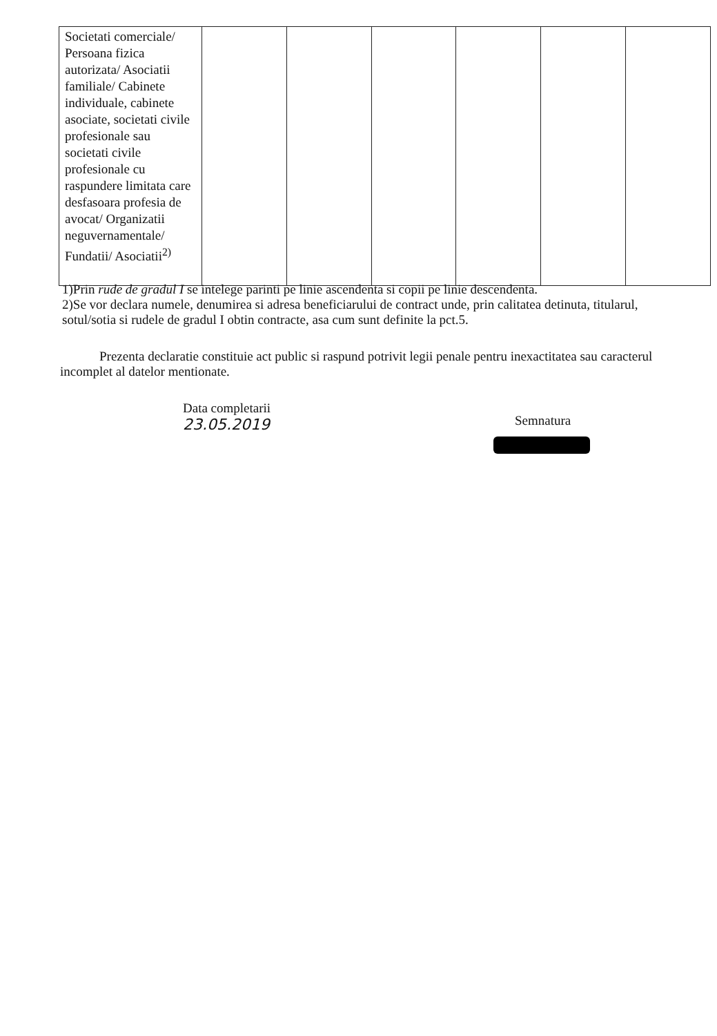| Societati comerciale/ Persoana fizica autorizata/ Asociatii familiale/ Cabinete individuale, cabinete asociate, societati civile profesionale sau societati civile profesionale cu raspundere limitata care desfasoara profesia de avocat/ Organizatii neguvernamentale/ Fundatii/ Asociatii<sup>2)</sup> | | | | | | |
1)Prin rude de gradul I se intelege parinti pe linie ascendenta si copii pe linie descendenta.
2)Se vor declara numele, denumirea si adresa beneficiarului de contract unde, prin calitatea detinuta, titularul, sotul/sotia si rudele de gradul I obtin contracte, asa cum sunt definite la pct.5.
Prezenta declaratie constituie act public si raspund potrivit legii penale pentru inexactitatea sau caracterul incomplet al datelor mentionate.
Data completarii
23.05.2019
Semnatura